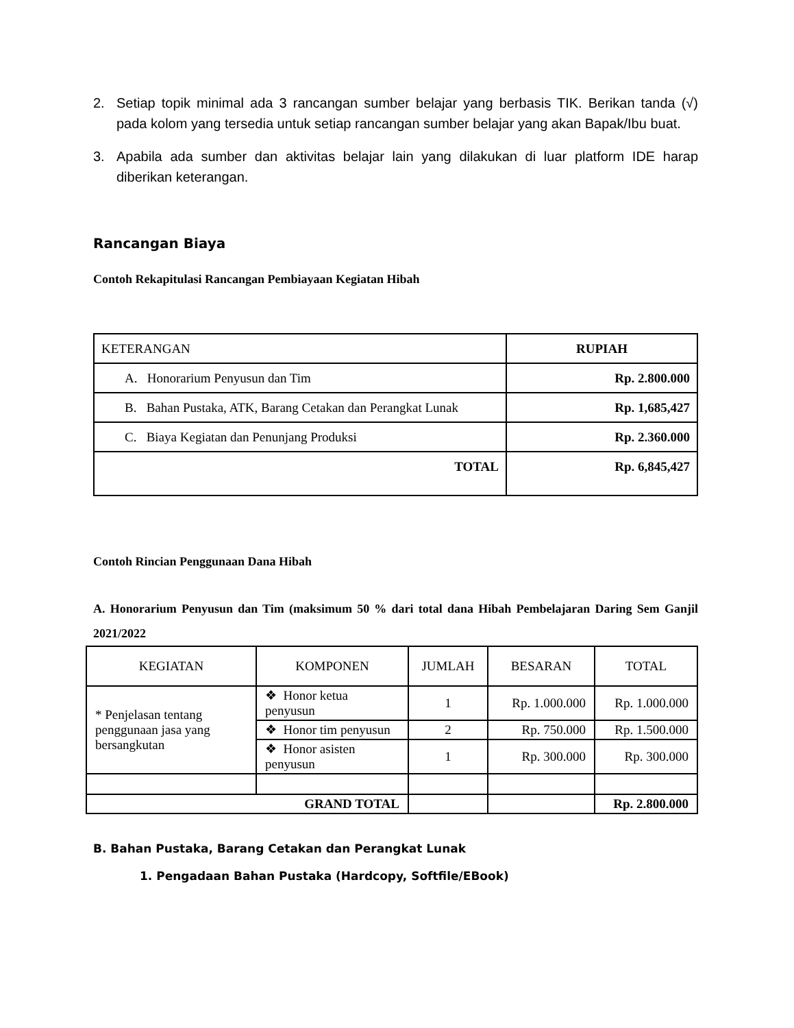2. Setiap topik minimal ada 3 rancangan sumber belajar yang berbasis TIK. Berikan tanda (√) pada kolom yang tersedia untuk setiap rancangan sumber belajar yang akan Bapak/Ibu buat.
3. Apabila ada sumber dan aktivitas belajar lain yang dilakukan di luar platform IDE harap diberikan keterangan.
Rancangan Biaya
Contoh Rekapitulasi Rancangan Pembiayaan Kegiatan Hibah
| KETERANGAN | RUPIAH |
| A. Honorarium Penyusun dan Tim | Rp. 2.800.000 |
| B. Bahan Pustaka, ATK, Barang Cetakan dan Perangkat Lunak | Rp. 1,685,427 |
| C. Biaya Kegiatan dan Penunjang Produksi | Rp. 2.360.000 |
| TOTAL | Rp. 6,845,427 |
Contoh Rincian Penggunaan Dana Hibah
A. Honorarium Penyusun dan Tim (maksimum 50 % dari total dana Hibah Pembelajaran Daring Sem Ganjil 2021/2022
| KEGIATAN | KOMPONEN | JUMLAH | BESARAN | TOTAL |
| * Penjelasan tentang penggunaan jasa yang bersangkutan | ❖ Honor ketua penyusun | 1 | Rp. 1.000.000 | Rp. 1.000.000 |
| | ❖ Honor tim penyusun | 2 | Rp. 750.000 | Rp. 1.500.000 |
| | ❖ Honor asisten penyusun | 1 | Rp. 300.000 | Rp. 300.000 |
| GRAND TOTAL | | | | Rp. 2.800.000 |
B. Bahan Pustaka, Barang Cetakan dan Perangkat Lunak
1. Pengadaan Bahan Pustaka (Hardcopy, Softfile/EBook)